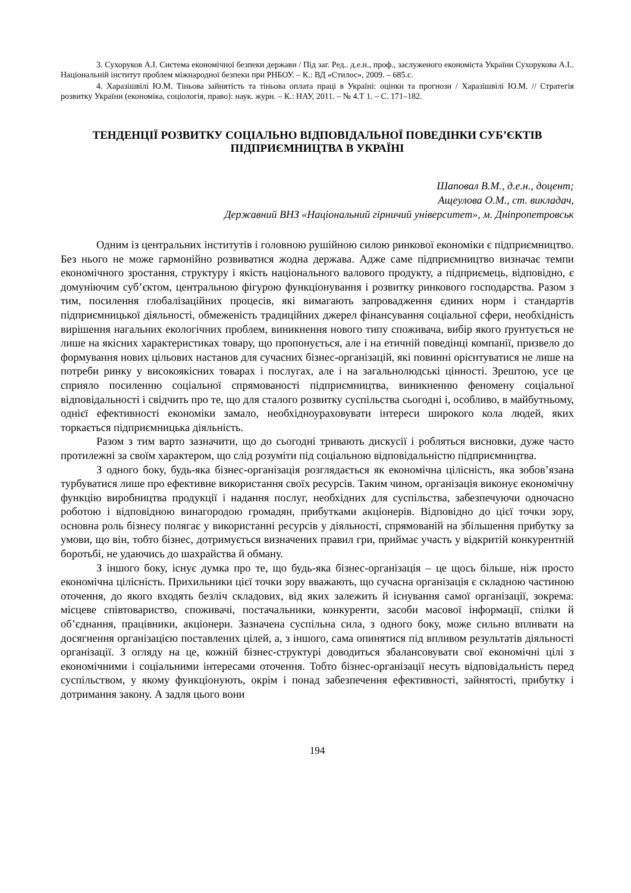3. Сухоруков А.І. Система економічної безпеки держави / Під заг. Ред.. д.е.н., проф., заслуженого економіста України Сухорукова А.І.. Національній інститут проблем міжнародної безпеки при РНБОУ. – К.: ВД «Стилос», 2009. – 685.с.
4. Харазішвілі Ю.М. Тіньова зайнятість та тіньова оплата праці в Україні: оцінки та прогнози / Харазішвілі Ю.М. // Стратегія розвитку України (економіка, соціологія, право): наук. журн. – К.: НАУ, 2011. – № 4.Т 1. – С. 171–182.
ТЕНДЕНЦІЇ РОЗВИТКУ СОЦІАЛЬНО ВІДПОВІДАЛЬНОЇ ПОВЕДІНКИ СУБ’ЄКТІВ ПІДПРИЄМНИЦТВА В УКРАЇНІ
Шаповал В.М., д.е.н., доцент;
Ащеулова О.М., ст. викладач,
Державний ВНЗ «Національний гірничий університет», м. Дніпропетровськ
Одним із центральних інститутів і головною рушійною силою ринкової економіки є підприємництво. Без нього не може гармонійно розвиватися жодна держава. Адже саме підприємництво визначає темпи економічного зростання, структуру і якість національного валового продукту, а підприємець, відповідно, є домуніючим суб’єктом, центральною фігурою функціонування і розвитку ринкового господарства. Разом з тим, посилення глобалізаційних процесів, які вимагають запровадження єдиних норм і стандартів підприємницької діяльності, обмеженість традиційних джерел фінансування соціальної сфери, необхідність вирішення нагальних екологічних проблем, виникнення нового типу споживача, вибір якого ґрунтується не лише на якісних характеристиках товару, що пропонується, але і на етичній поведінці компанії, призвело до формування нових цільових настанов для сучасних бізнес-організацій, які повинні орієнтуватися не лише на потреби ринку у високоякісних товарах і послугах, але і на загальнолюдські цінності. Зрештою, усе це сприяло посиленню соціальної спрямованості підприємництва, виникненню феномену соціальної відповідальності і свідчить про те, що для сталого розвитку суспільства сьогодні і, особливо, в майбутньому, однієї ефективності економіки замало, необхідноураховувати інтереси широкого кола людей, яких торкається підприємницька діяльність.
Разом з тим варто зазначити, що до сьогодні тривають дискусії і робляться висновки, дуже часто протилежні за своїм характером, що слід розуміти під соціальною відповідальністю підприємництва.
З одного боку, будь-яка бізнес-організація розглядається як економічна цілісність, яка зобов’язана турбуватися лише про ефективне використання своїх ресурсів. Таким чином, організація виконує економічну функцію виробництва продукції і надання послуг, необхідних для суспільства, забезпечуючи одночасно роботою і відповідною винагородою громадян, прибутками акціонерів. Відповідно до цієї точки зору, основна роль бізнесу полягає у використанні ресурсів у діяльності, спрямованій на збільшення прибутку за умови, що він, тобто бізнес, дотримується визначених правил гри, приймає участь у відкритій конкурентній боротьбі, не удаючись до шахрайства й обману.
З іншого боку, існує думка про те, що будь-яка бізнес-організація – це щось більше, ніж просто економічна цілісність. Прихильники цієї точки зору вважають, що сучасна організація є складною частиною оточення, до якого входять безліч складових, від яких залежить й існування самої організації, зокрема: місцеве співтовариство, споживачі, постачальники, конкуренти, засоби масової інформації, спілки й об’єднання, працівники, акціонери. Зазначена суспільна сила, з одного боку, може сильно впливати на досягнення організацією поставлених цілей, а, з іншого, сама опинятися під впливом результатів діяльності організації. З огляду на це, кожній бізнес-структурі доводиться збалансовувати свої економічні цілі з економічними і соціальними інтересами оточення. Тобто бізнес-організації несуть відповідальність перед суспільством, у якому функціонують, окрім і понад забезпечення ефективності, зайнятості, прибутку і дотримання закону. А задля цього вони
194